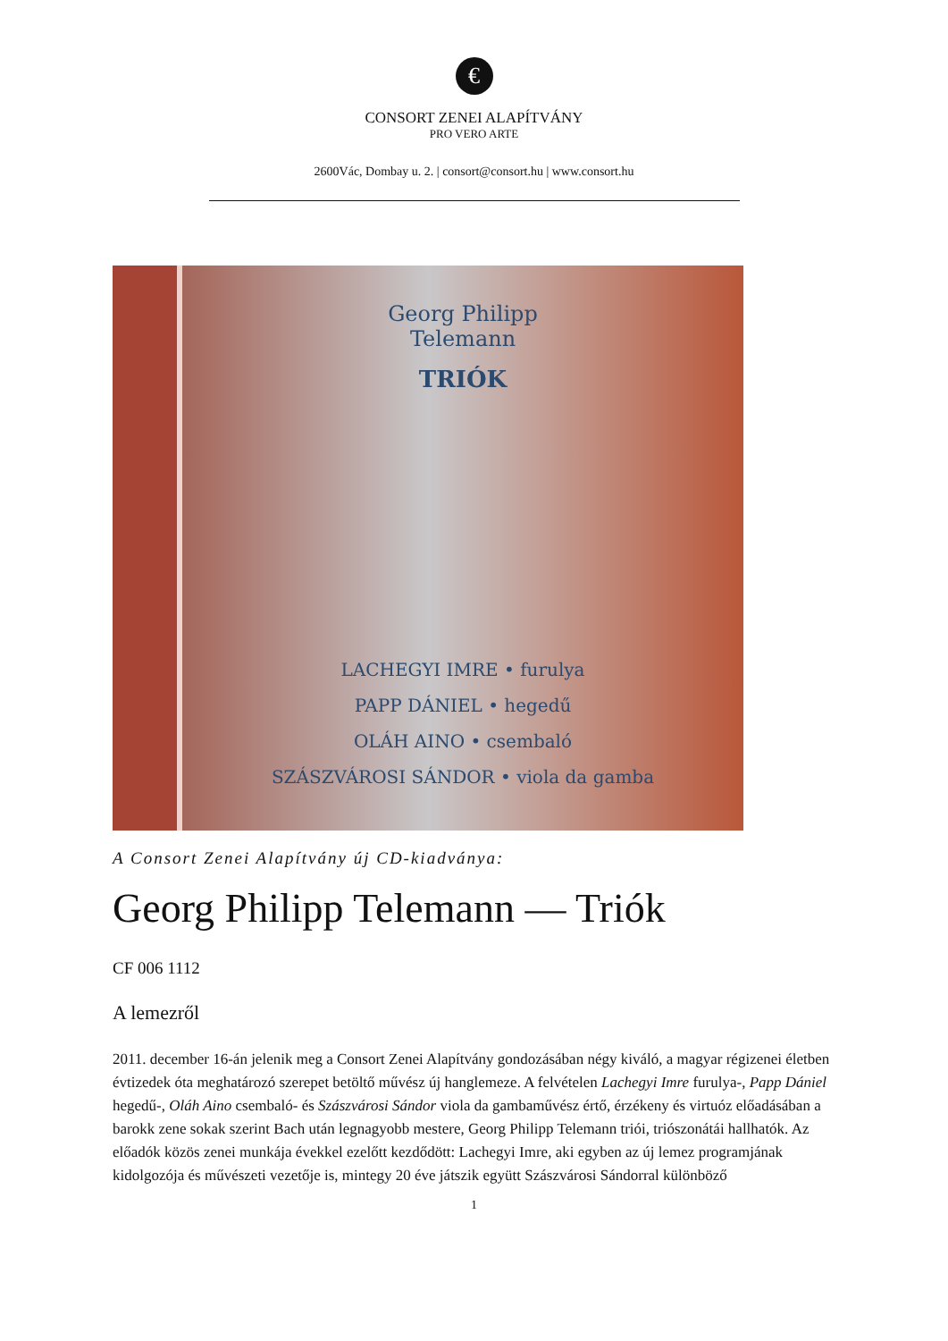€
CONSORT ZENEI ALAPÍTVÁNY
PRO VERO ARTE
2600Vác, Dombay u. 2. | consort@consort.hu | www.consort.hu
Georg Philipp
Telemann
TRIÓK
LACHEGYI IMRE • furulya
PAPP DÁNIEL • hegedű
OLÁH AINO • csembaló
SZÁSZVÁROSI SÁNDOR • viola da gamba
A Consort Zenei Alapítvány új CD-kiadványa:
Georg Philipp Telemann — Triók
CF 006 1112
A lemezről
2011. december 16-án jelenik meg a Consort Zenei Alapítvány gondozásában négy kiváló, a magyar régizenei életben évtizedek óta meghatározó szerepet betöltő művész új hanglemeze. A felvételen Lachegyi Imre furulya-, Papp Dániel hegedű-, Oláh Aino csembaló- és Szászvárosi Sándor viola da gambaművész értő, érzékeny és virtuóz előadásában a barokk zene sokak szerint Bach után legnagyobb mestere, Georg Philipp Telemann triói, triószonátái hallhatók. Az előadók közös zenei munkája évekkel ezelőtt kezdődött: Lachegyi Imre, aki egyben az új lemez programjának kidolgozója és művészeti vezetője is, mintegy 20 éve játszik együtt Szászvárosi Sándorral különböző
1